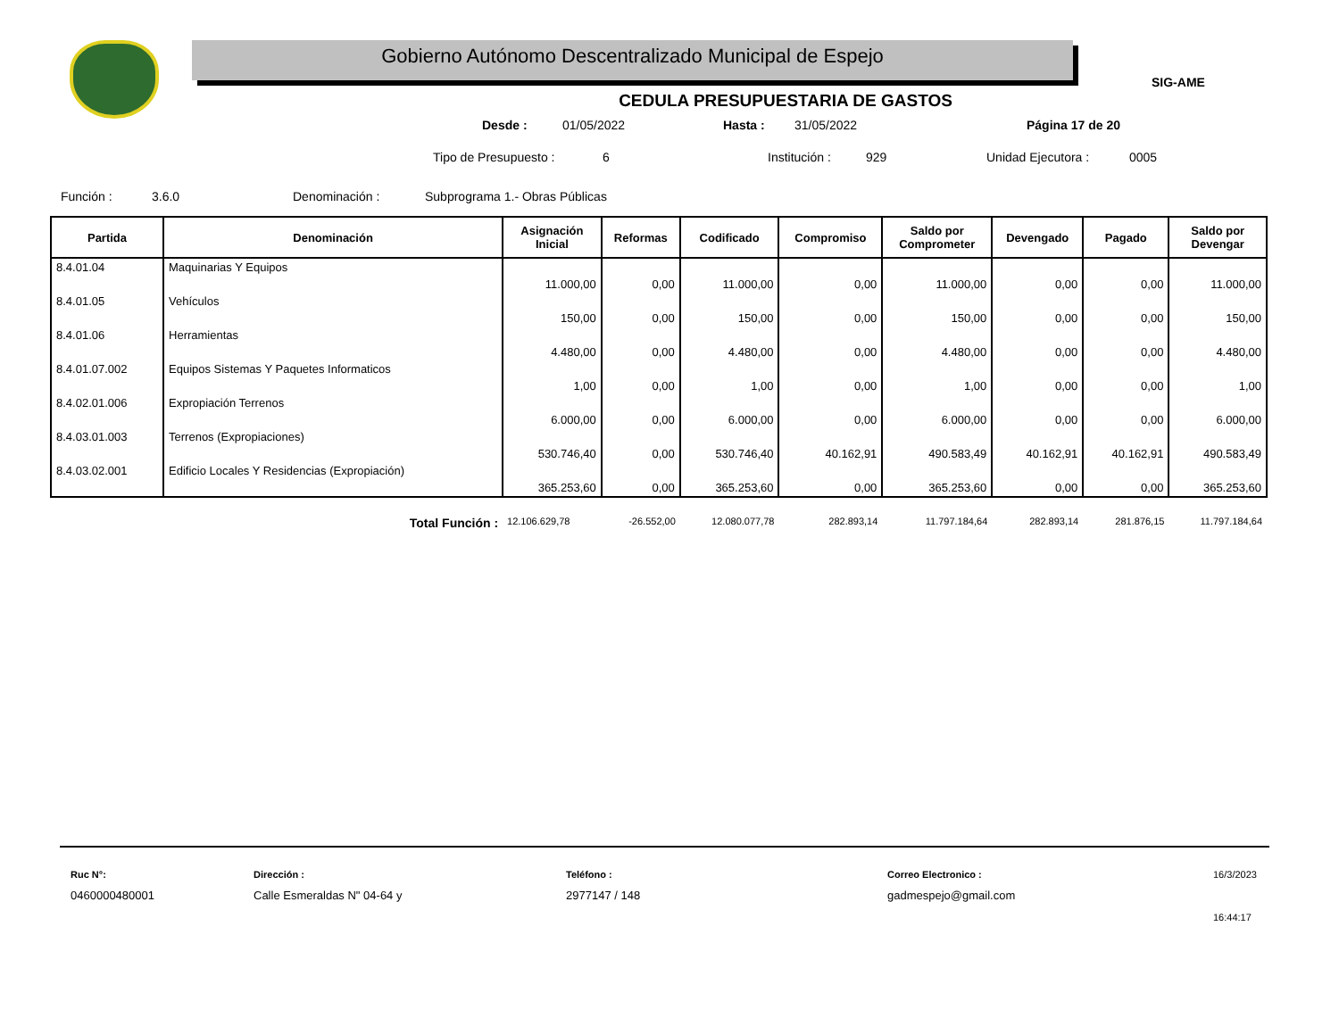Gobierno Autónomo Descentralizado Municipal de Espejo
SIG-AME
CEDULA PRESUPUESTARIA DE GASTOS
Desde : 01/05/2022 Hasta : 31/05/2022 Página 17 de 20
Tipo de Presupuesto : 6 Institución : 929 Unidad Ejecutora : 0005
Función : 3.6.0 Denominación : Subprograma 1.- Obras Públicas
| Partida | Denominación | Asignación Inicial | Reformas | Codificado | Compromiso | Saldo por Comprometer | Devengado | Pagado | Saldo por Devengar |
| --- | --- | --- | --- | --- | --- | --- | --- | --- | --- |
| 8.4.01.04 | Maquinarias Y Equipos | 11.000,00 | 0,00 | 11.000,00 | 0,00 | 11.000,00 | 0,00 | 0,00 | 11.000,00 |
| 8.4.01.05 | Vehículos | 150,00 | 0,00 | 150,00 | 0,00 | 150,00 | 0,00 | 0,00 | 150,00 |
| 8.4.01.06 | Herramientas | 4.480,00 | 0,00 | 4.480,00 | 0,00 | 4.480,00 | 0,00 | 0,00 | 4.480,00 |
| 8.4.01.07.002 | Equipos Sistemas Y Paquetes Informaticos | 1,00 | 0,00 | 1,00 | 0,00 | 1,00 | 0,00 | 0,00 | 1,00 |
| 8.4.02.01.006 | Expropiación Terrenos | 6.000,00 | 0,00 | 6.000,00 | 0,00 | 6.000,00 | 0,00 | 0,00 | 6.000,00 |
| 8.4.03.01.003 | Terrenos (Expropiaciones) | 530.746,40 | 0,00 | 530.746,40 | 40.162,91 | 490.583,49 | 40.162,91 | 40.162,91 | 490.583,49 |
| 8.4.03.02.001 | Edificio Locales Y Residencias (Expropiación) | 365.253,60 | 0,00 | 365.253,60 | 0,00 | 365.253,60 | 0,00 | 0,00 | 365.253,60 |
| | Total Función : | 12.106.629,78 | -26.552,00 | 12.080.077,78 | 282.893,14 | 11.797.184,64 | 282.893,14 | 281.876,15 | 11.797.184,64 |
Ruc N°:
0460000480001
Dirección :
Calle Esmeraldas N" 04-64 y
Teléfono :
2977147 / 148
Correo Electronico :
gadmespejo@gmail.com
16/3/2023
16:44:17